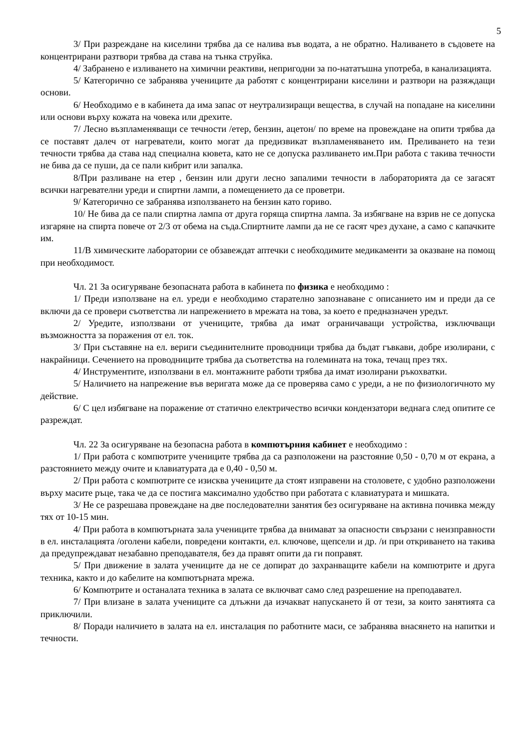5
3/ При разреждане на киселини трябва да се налива във водата, а не обратно. Наливането в съдовете на концентрирани разтвори трябва да става на тънка струйка.
4/ Забранено е изливането на химични реактиви, непригодни за по-нататъшна употреба, в канализацията.
5/ Категорично се забранява учениците да работят с концентрирани киселини и разтвори на разяждащи основи.
6/ Необходимо е в кабинета да има запас от неутрализиращи вещества, в случай на попадане на киселини или основи върху кожата на човека или дрехите.
7/ Лесно възпламеняващи се течности /етер, бензин, ацетон/ по време на провеждане на опити трябва да се поставят далеч от нагреватели, които могат да предизвикат възпламеняването им. Преливането на тези течности трябва да става над специална кювета, като не се допуска разливането им.При работа с такива течности не бива да се пуши, да се пали кибрит или запалка.
8/При разливане на етер , бензин или други лесно запалими течности в лабораторията да се загасят всички нагревателни уреди и спиртни лампи, а помещението да се проветри.
9/ Категорично се забранява използването на бензин като гориво.
10/ Не бива да се пали спиртна лампа от друга горяща спиртна лампа. За избягване на взрив не се допуска изгаряне на спирта повече от 2/3 от обема на съда.Спиртните лампи да не се гасят чрез духане, а само с капачките им.
11/В химическите лаборатории се обзавеждат аптечки с необходимите медикаменти за оказване на помощ при необходимост.
Чл. 21 За осигуряване безопасната работа в кабинета по физика е необходимо :
1/ Преди използване на ел. уреди е необходимо старателно запознаване с описанието им и преди да се включи да се провери съответства ли напрежението в мрежата на това, за което е предназначен уредът.
2/ Уредите, използвани от учениците, трябва да имат ограничаващи устройства, изключващи възможността за поражения от ел. ток.
3/ При съставяне на ел. вериги съединителните проводници трябва да бъдат гъвкави, добре изолирани, с накрайници. Сечението на проводниците трябва да съответства на големината на тока, течащ през тях.
4/ Инструментите, използвани в ел. монтажните работи трябва да имат изолирани ръкохватки.
5/ Наличието на напрежение във веригата може да се проверява само с уреди, а не по физиологичното му действие.
6/ С цел избягване на поражение от статично електричество всички кондензатори веднага след опитите се разреждат.
Чл. 22 За осигуряване на безопасна работа в компютърния кабинет е необходимо :
1/ При работа с компютрите учениците трябва да са разположени на разстояние 0,50 - 0,70 м от екрана, а разстоянието между очите и клавиатурата да е 0,40 - 0,50 м.
2/ При работа с компютрите се изисква учениците да стоят изправени на столовете, с удобно разположени върху масите ръце, така че да се постига максимално удобство при работата с клавиатурата и мишката.
3/ Не се разрешава провеждане на две последователни занятия без осигуряване на активна почивка между тях от 10-15 мин.
4/ При работа в компютърната зала учениците трябва да внимават за опасности свързани с неизправности в ел. инсталацията /оголени кабели, повредени контакти, ел. ключове, щепсели и др. /и при откриването на такива да предупреждават незабавно преподавателя, без да правят опити да ги поправят.
5/ При движение в залата учениците да не се допират до захранващите кабели на компютрите и друга техника, както и до кабелите на компютърната мрежа.
6/ Компютрите и останалата техника в залата се включват само след разрешение на преподавател.
7/ При влизане в залата учениците са длъжни да изчакват напускането й от тези, за които занятията са приключили.
8/ Поради наличието в залата на ел. инсталация по работните маси, се забранява внасянето на напитки и течности.